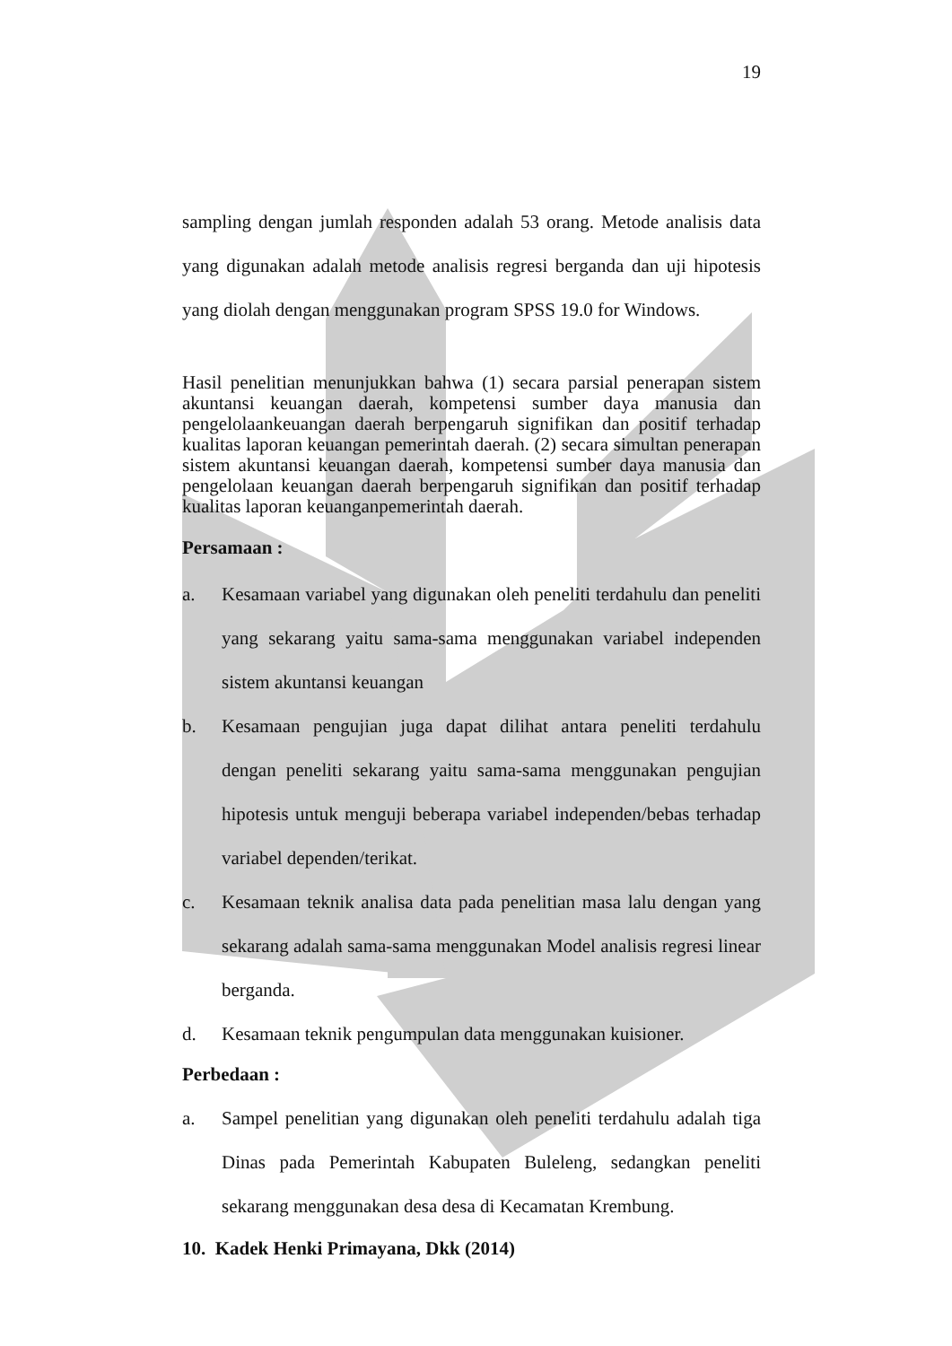19
sampling dengan jumlah responden adalah 53 orang. Metode analisis data yang digunakan adalah metode analisis regresi berganda dan uji hipotesis yang diolah dengan menggunakan program SPSS 19.0 for Windows.
Hasil penelitian menunjukkan bahwa (1) secara parsial penerapan sistem akuntansi keuangan daerah, kompetensi sumber daya manusia dan pengelolaankeuangan daerah berpengaruh signifikan dan positif terhadap kualitas laporan keuangan pemerintah daerah. (2) secara simultan penerapan sistem akuntansi keuangan daerah, kompetensi sumber daya manusia dan pengelolaan keuangan daerah berpengaruh signifikan dan positif terhadap kualitas laporan keuanganpemerintah daerah.
Persamaan :
a. Kesamaan variabel yang digunakan oleh peneliti terdahulu dan peneliti yang sekarang yaitu sama-sama menggunakan variabel independen sistem akuntansi keuangan
b. Kesamaan pengujian juga dapat dilihat antara peneliti terdahulu dengan peneliti sekarang yaitu sama-sama menggunakan pengujian hipotesis untuk menguji beberapa variabel independen/bebas terhadap variabel dependen/terikat.
c. Kesamaan teknik analisa data pada penelitian masa lalu dengan yang sekarang adalah sama-sama menggunakan Model analisis regresi linear berganda.
d. Kesamaan teknik pengumpulan data menggunakan kuisioner.
Perbedaan :
a. Sampel penelitian yang digunakan oleh peneliti terdahulu adalah tiga Dinas pada Pemerintah Kabupaten Buleleng, sedangkan peneliti sekarang menggunakan desa desa di Kecamatan Krembung.
10. Kadek Henki Primayana, Dkk (2014)